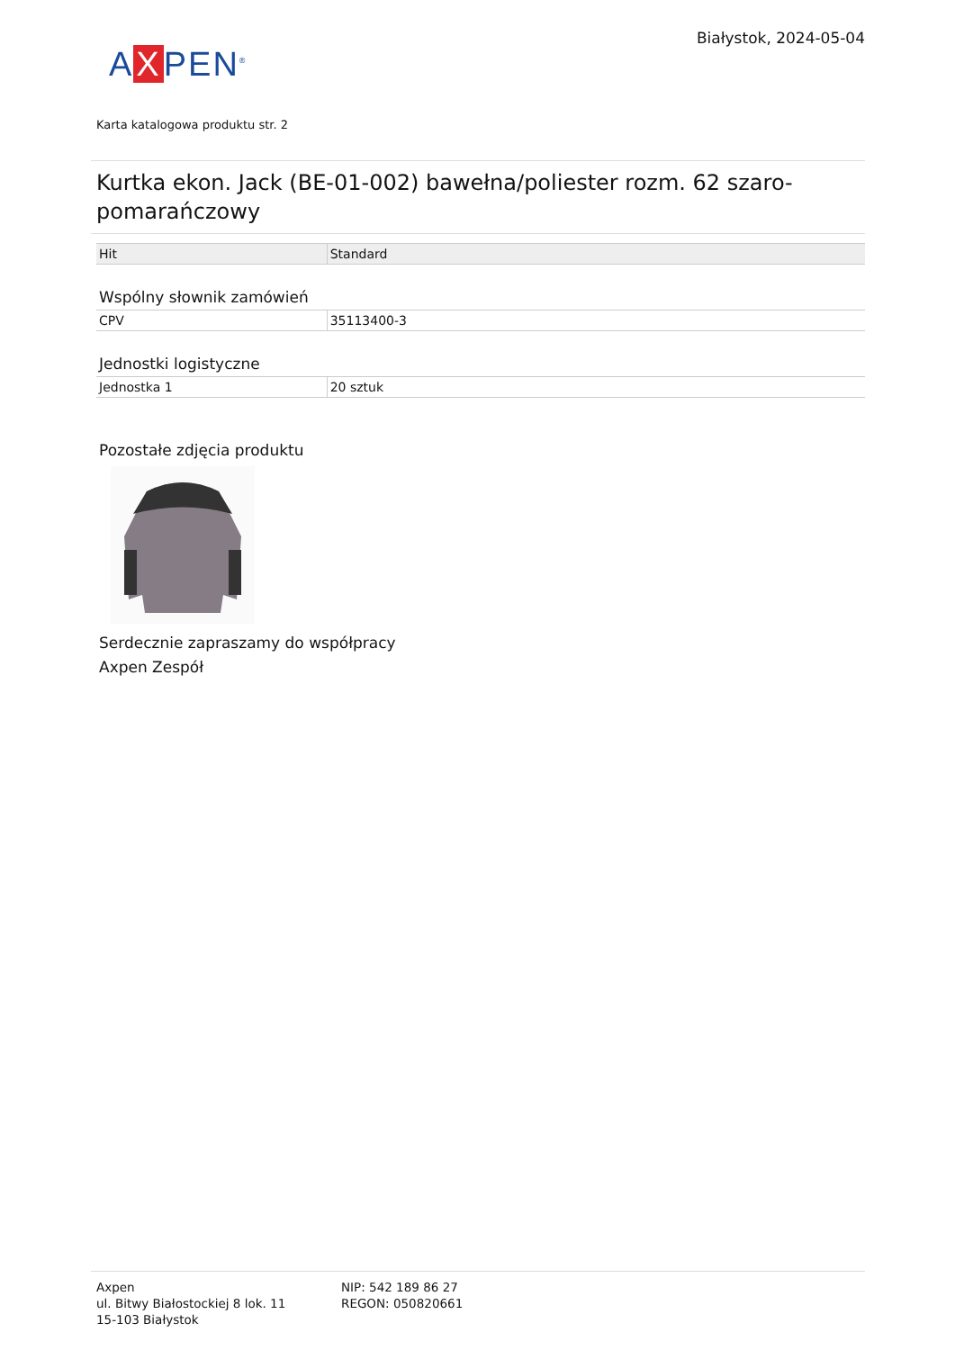A X PEN<sup>®</sup>
Białystok, 2024-05-04
Karta katalogowa produktu str. 2
Kurtka ekon. Jack (BE-01-002) bawełna/poliester rozm. 62 szaro-pomarańczowy
| Hit | Standard |
Wspólny słownik zamówień
| CPV | 35113400-3 |
Jednostki logistyczne
| Jednostka 1 | 20 sztuk |
Pozostałe zdjęcia produktu
Serdecznie zapraszamy do współpracy
Axpen Zespół
Axpen
ul. Bitwy Białostockiej 8 lok. 11
15-103 Białystok
NIP: 542 189 86 27
REGON: 050820661